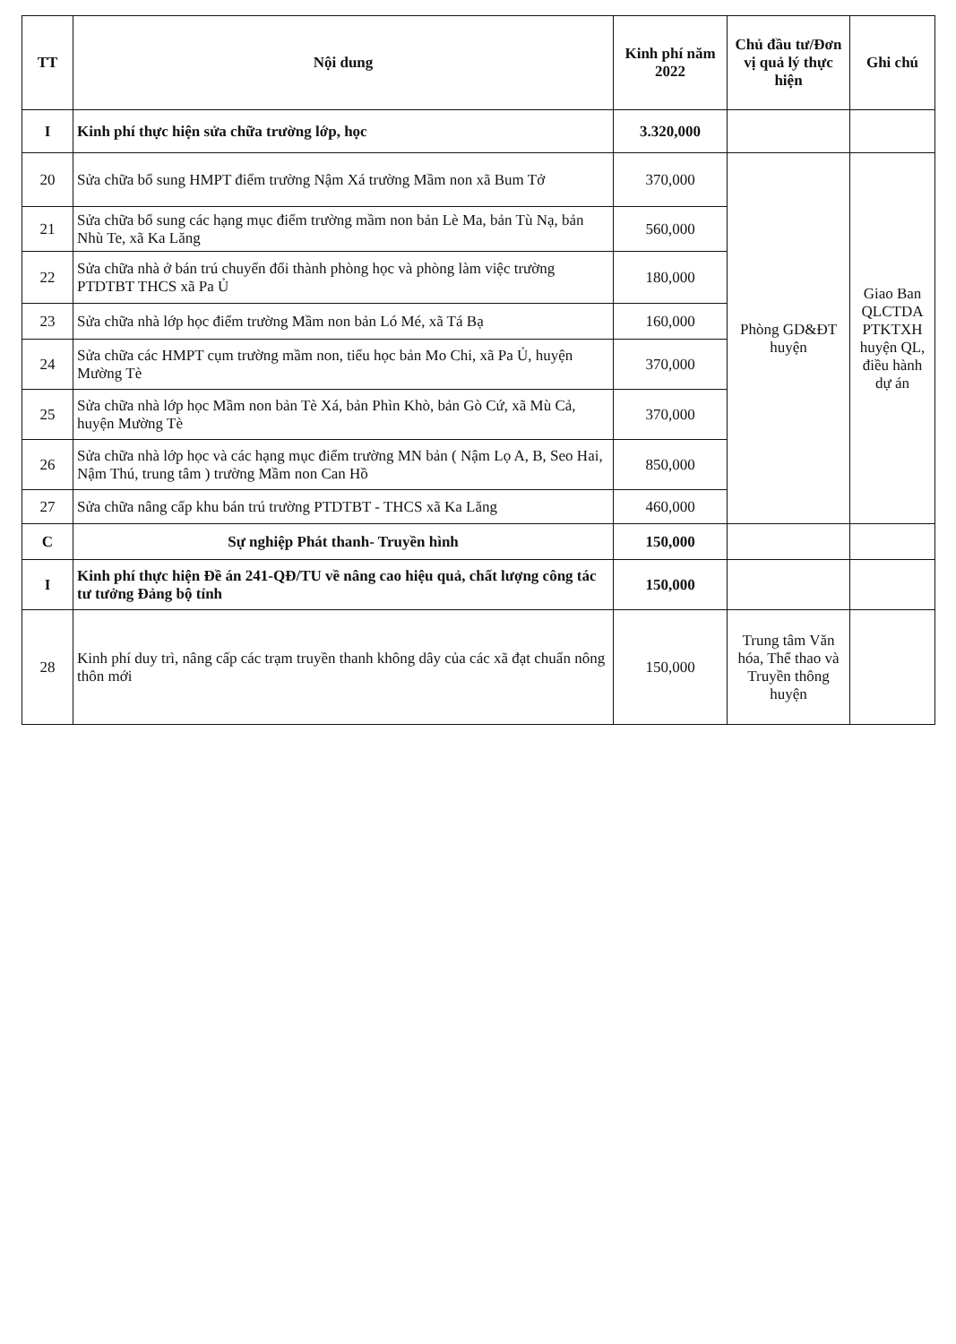| TT | Nội dung | Kinh phí năm 2022 | Chủ đầu tư/Đơn vị quả lý thực hiện | Ghi chú |
| --- | --- | --- | --- | --- |
| I | Kinh phí thực hiện sửa chữa trường lớp, học | 3.320,000 | | |
| 20 | Sửa chữa bổ sung HMPT điểm trường Nậm Xá trường Mầm non xã Bum Tở | 370,000 | Phòng GD&ĐT huyện | Giao Ban QLCTDA PTKTXH huyện QL, điều hành dự án |
| 21 | Sửa chữa bổ sung các hạng mục điểm trường mầm non bản Lè Ma, bản Tù Nạ, bản Nhù Te, xã Ka Lăng | 560,000 | | |
| 22 | Sửa chữa nhà ở bán trú chuyển đổi thành phòng học và phòng làm việc trường PTDTBT THCS xã Pa Ủ | 180,000 | | |
| 23 | Sửa chữa nhà lớp học điểm trường Mầm non bản Ló Mé, xã Tá Bạ | 160,000 | | |
| 24 | Sửa chữa các HMPT cụm trường mầm non, tiểu học bản Mo Chi, xã Pa Ủ, huyện Mường Tè | 370,000 | | |
| 25 | Sửa chữa nhà lớp học Mầm non bản Tè Xá, bản Phìn Khò, bản Gò Cứ, xã Mù Cả, huyện Mường Tè | 370,000 | | |
| 26 | Sửa chữa nhà lớp học và các hạng mục điểm trường MN bản ( Nậm Lọ A, B, Seo Hai, Nậm Thú, trung tâm ) trường Mầm non Can Hồ | 850,000 | | |
| 27 | Sửa chữa nâng cấp khu bán trú trường PTDTBT - THCS xã Ka Lăng | 460,000 | | |
| C | Sự nghiệp Phát thanh- Truyền hình | 150,000 | | |
| I | Kinh phí thực hiện Đề án 241-QĐ/TU về nâng cao hiệu quả, chất lượng công tác tư tưởng Đảng bộ tỉnh | 150,000 | | |
| 28 | Kinh phí duy trì, nâng cấp các trạm truyền thanh không dây của các xã đạt chuẩn nông thôn mới | 150,000 | Trung tâm Văn hóa, Thể thao và Truyền thông huyện | |